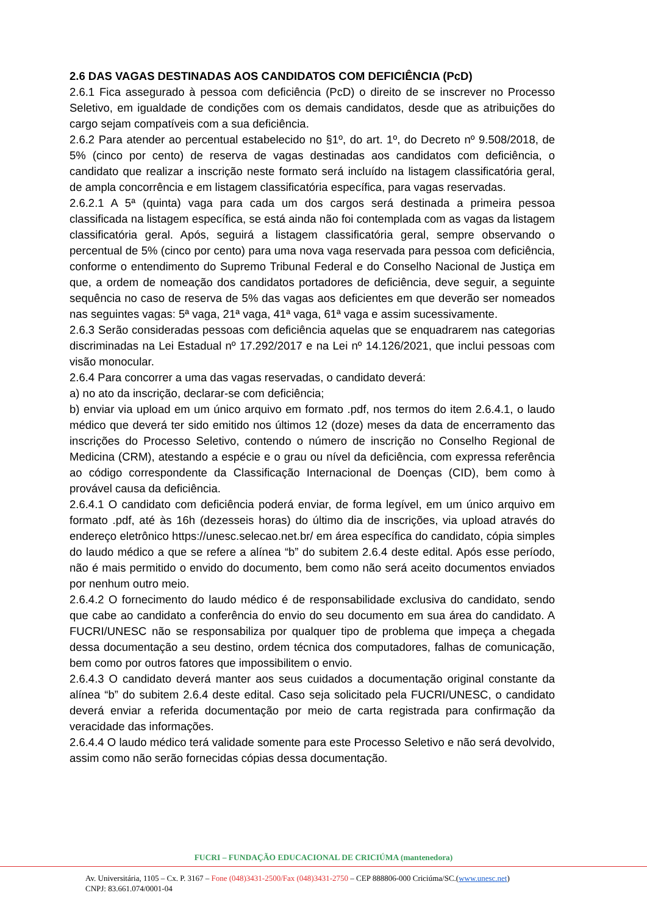2.6 DAS VAGAS DESTINADAS AOS CANDIDATOS COM DEFICIÊNCIA (PcD)
2.6.1 Fica assegurado à pessoa com deficiência (PcD) o direito de se inscrever no Processo Seletivo, em igualdade de condições com os demais candidatos, desde que as atribuições do cargo sejam compatíveis com a sua deficiência.
2.6.2 Para atender ao percentual estabelecido no §1º, do art. 1º, do Decreto nº 9.508/2018, de 5% (cinco por cento) de reserva de vagas destinadas aos candidatos com deficiência, o candidato que realizar a inscrição neste formato será incluído na listagem classificatória geral, de ampla concorrência e em listagem classificatória específica, para vagas reservadas.
2.6.2.1 A 5ª (quinta) vaga para cada um dos cargos será destinada a primeira pessoa classificada na listagem específica, se está ainda não foi contemplada com as vagas da listagem classificatória geral. Após, seguirá a listagem classificatória geral, sempre observando o percentual de 5% (cinco por cento) para uma nova vaga reservada para pessoa com deficiência, conforme o entendimento do Supremo Tribunal Federal e do Conselho Nacional de Justiça em que, a ordem de nomeação dos candidatos portadores de deficiência, deve seguir, a seguinte sequência no caso de reserva de 5% das vagas aos deficientes em que deverão ser nomeados nas seguintes vagas: 5ª vaga, 21ª vaga, 41ª vaga, 61ª vaga e assim sucessivamente.
2.6.3 Serão consideradas pessoas com deficiência aquelas que se enquadrarem nas categorias discriminadas na Lei Estadual nº 17.292/2017 e na Lei nº 14.126/2021, que inclui pessoas com visão monocular.
2.6.4 Para concorrer a uma das vagas reservadas, o candidato deverá:
a) no ato da inscrição, declarar-se com deficiência;
b) enviar via upload em um único arquivo em formato .pdf, nos termos do item 2.6.4.1, o laudo médico que deverá ter sido emitido nos últimos 12 (doze) meses da data de encerramento das inscrições do Processo Seletivo, contendo o número de inscrição no Conselho Regional de Medicina (CRM), atestando a espécie e o grau ou nível da deficiência, com expressa referência ao código correspondente da Classificação Internacional de Doenças (CID), bem como à provável causa da deficiência.
2.6.4.1 O candidato com deficiência poderá enviar, de forma legível, em um único arquivo em formato .pdf, até às 16h (dezesseis horas) do último dia de inscrições, via upload através do endereço eletrônico https://unesc.selecao.net.br/ em área específica do candidato, cópia simples do laudo médico a que se refere a alínea “b” do subitem 2.6.4 deste edital. Após esse período, não é mais permitido o envido do documento, bem como não será aceito documentos enviados por nenhum outro meio.
2.6.4.2 O fornecimento do laudo médico é de responsabilidade exclusiva do candidato, sendo que cabe ao candidato a conferência do envio do seu documento em sua área do candidato. A FUCRI/UNESC não se responsabiliza por qualquer tipo de problema que impeça a chegada dessa documentação a seu destino, ordem técnica dos computadores, falhas de comunicação, bem como por outros fatores que impossibilitem o envio.
2.6.4.3 O candidato deverá manter aos seus cuidados a documentação original constante da alínea “b” do subitem 2.6.4 deste edital. Caso seja solicitado pela FUCRI/UNESC, o candidato deverá enviar a referida documentação por meio de carta registrada para confirmação da veracidade das informações.
2.6.4.4 O laudo médico terá validade somente para este Processo Seletivo e não será devolvido, assim como não serão fornecidas cópias dessa documentação.
FUCRI – FUNDAÇÃO EDUCACIONAL DE CRICIÚMA (mantenedora)
Av. Universitária, 1105 – Cx. P. 3167 – Fone (048)3431-2500/Fax (048)3431-2750 – CEP 888806-000 Criciúma/SC.(www.unesc.net)
CNPJ: 83.661.074/0001-04